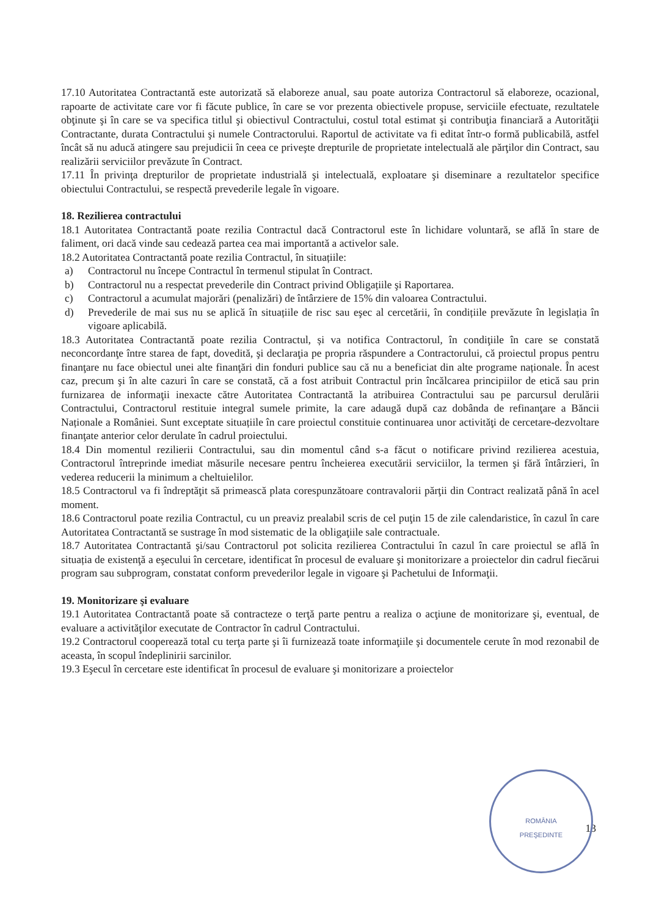17.10 Autoritatea Contractantă este autorizată să elaboreze anual, sau poate autoriza Contractorul să elaboreze, ocazional, rapoarte de activitate care vor fi făcute publice, în care se vor prezenta obiectivele propuse, serviciile efectuate, rezultatele obţinute şi în care se va specifica titlul şi obiectivul Contractului, costul total estimat şi contribuţia financiară a Autorităţii Contractante, durata Contractului şi numele Contractorului. Raportul de activitate va fi editat într-o formă publicabilă, astfel încât să nu aducă atingere sau prejudicii în ceea ce priveşte drepturile de proprietate intelectuală ale părţilor din Contract, sau realizării serviciilor prevăzute în Contract.
17.11 În privinţa drepturilor de proprietate industrială şi intelectuală, exploatare şi diseminare a rezultatelor specifice obiectului Contractului, se respectă prevederile legale în vigoare.
18. Rezilierea contractului
18.1 Autoritatea Contractantă poate rezilia Contractul dacă Contractorul este în lichidare voluntară, se află în stare de faliment, ori dacă vinde sau cedează partea cea mai importantă a activelor sale.
18.2 Autoritatea Contractantă poate rezilia Contractul, în situațiile:
a) Contractorul nu începe Contractul în termenul stipulat în Contract.
b) Contractorul nu a respectat prevederile din Contract privind Obligațiile şi Raportarea.
c) Contractorul a acumulat majorări (penalizări) de întârziere de 15% din valoarea Contractului.
d) Prevederile de mai sus nu se aplică în situațiile de risc sau eşec al cercetării, în condițiile prevăzute în legislația în vigoare aplicabilă.
18.3 Autoritatea Contractantă poate rezilia Contractul, și va notifica Contractorul, în condiţiile în care se constată neconcordanţe între starea de fapt, dovedită, şi declaraţia pe propria răspundere a Contractorului, că proiectul propus pentru finanţare nu face obiectul unei alte finanţări din fonduri publice sau că nu a beneficiat din alte programe naționale. În acest caz, precum şi în alte cazuri în care se constată, că a fost atribuit Contractul prin încălcarea principiilor de etică sau prin furnizarea de informaţii inexacte către Autoritatea Contractantă la atribuirea Contractului sau pe parcursul derulării Contractului, Contractorul restituie integral sumele primite, la care adaugă după caz dobânda de refinanţare a Băncii Naționale a României. Sunt exceptate situațiile în care proiectul constituie continuarea unor activităţi de cercetare-dezvoltare finanţate anterior celor derulate în cadrul proiectului.
18.4 Din momentul rezilierii Contractului, sau din momentul când s-a făcut o notificare privind rezilierea acestuia, Contractorul întreprinde imediat măsurile necesare pentru încheierea executării serviciilor, la termen şi fără întârzieri, în vederea reducerii la minimum a cheltuielilor.
18.5 Contractorul va fi îndreptăţit să primească plata corespunzătoare contravalorii părţii din Contract realizată până în acel moment.
18.6 Contractorul poate rezilia Contractul, cu un preaviz prealabil scris de cel puţin 15 de zile calendaristice, în cazul în care Autoritatea Contractantă se sustrage în mod sistematic de la obligaţiile sale contractuale.
18.7 Autoritatea Contractantă şi/sau Contractorul pot solicita rezilierea Contractului în cazul în care proiectul se află în situația de existenţă a eşecului în cercetare, identificat în procesul de evaluare şi monitorizare a proiectelor din cadrul fiecărui program sau subprogram, constatat conform prevederilor legale in vigoare şi Pachetului de Informaţii.
19. Monitorizare şi evaluare
19.1 Autoritatea Contractantă poate să contracteze o terţă parte pentru a realiza o acţiune de monitorizare şi, eventual, de evaluare a activităţilor executate de Contractor în cadrul Contractului.
19.2 Contractorul cooperează total cu terţa parte şi îi furnizează toate informaţiile şi documentele cerute în mod rezonabil de aceasta, în scopul îndeplinirii sarcinilor.
19.3 Eşecul în cercetare este identificat în procesul de evaluare şi monitorizare a proiectelor
13
ROMÂNIA
PREŞEDINTE